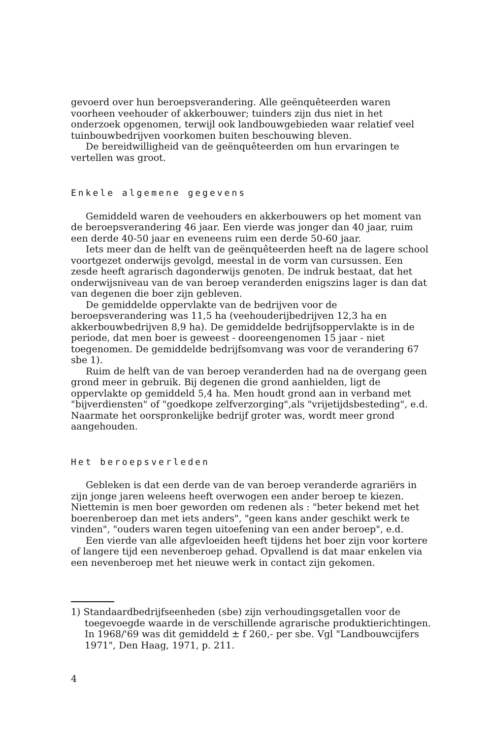gevoerd over hun beroepsverandering. Alle geënquêteerden waren voorheen veehouder of akkerbouwer; tuinders zijn dus niet in het onderzoek opgenomen, terwijl ook landbouwgebieden waar relatief veel tuinbouwbedrijven voorkomen buiten beschouwing bleven.
De bereidwilligheid van de geënquêteerden om hun ervaringen te vertellen was groot.
Enkele algemene gegevens
Gemiddeld waren de veehouders en akkerbouwers op het moment van de beroepsverandering 46 jaar. Een vierde was jonger dan 40 jaar, ruim een derde 40-50 jaar en eveneens ruim een derde 50-60 jaar.
Iets meer dan de helft van de geënquêteerden heeft na de lagere school voortgezet onderwijs gevolgd, meestal in de vorm van cursussen. Een zesde heeft agrarisch dagonderwijs genoten. De indruk bestaat, dat het onderwijsniveau van de van beroep veranderden enigszins lager is dan dat van degenen die boer zijn gebleven.
De gemiddelde oppervlakte van de bedrijven voor de beroepsverandering was 11,5 ha (veehouderijbedrijven 12,3 ha en akkerbouwbedrijven 8,9 ha). De gemiddelde bedrijfsoppervlakte is in de periode, dat men boer is geweest - dooreengenomen 15 jaar - niet toegenomen. De gemiddelde bedrijfsomvang was voor de verandering 67 sbe 1).
Ruim de helft van de van beroep veranderden had na de overgang geen grond meer in gebruik. Bij degenen die grond aanhielden, ligt de oppervlakte op gemiddeld 5,4 ha. Men houdt grond aan in verband met "bijverdiensten" of "goedkope zelfverzorging",als "vrijetijdsbesteding", e.d. Naarmate het oorspronkelijke bedrijf groter was, wordt meer grond aangehouden.
Het beroepsverleden
Gebleken is dat een derde van de van beroep veranderde agrariërs in zijn jonge jaren weleens heeft overwogen een ander beroep te kiezen. Niettemin is men boer geworden om redenen als : "beter bekend met het boerenberoep dan met iets anders", "geen kans ander geschikt werk te vinden", "ouders waren tegen uitoefening van een ander beroep", e.d.
Een vierde van alle afgevloeiden heeft tijdens het boer zijn voor kortere of langere tijd een nevenberoep gehad. Opvallend is dat maar enkelen via een nevenberoep met het nieuwe werk in contact zijn gekomen.
1) Standaardbedrijfseenheden (sbe) zijn verhoudingsgetallen voor de toegevoegde waarde in de verschillende agrarische produktierichtingen. In 1968/'69 was dit gemiddeld ± f 260,- per sbe. Vgl "Landbouwcijfers 1971", Den Haag, 1971, p. 211.
4